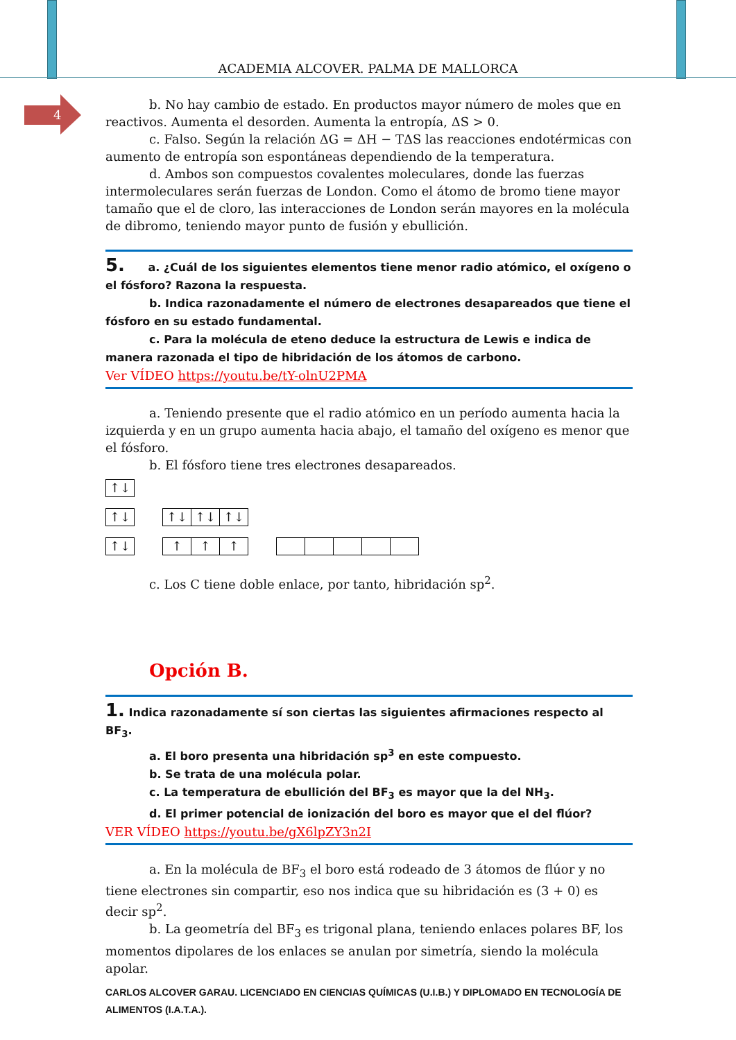ACADEMIA ALCOVER. PALMA DE MALLORCA
4
b. No hay cambio de estado. En productos mayor número de moles que en reactivos. Aumenta el desorden. Aumenta la entropía, ΔS > 0.
c. Falso. Según la relación ΔG = ΔH − TΔS las reacciones endotérmicas con aumento de entropía son espontáneas dependiendo de la temperatura.
d. Ambos son compuestos covalentes moleculares, donde las fuerzas intermoleculares serán fuerzas de London. Como el átomo de bromo tiene mayor tamaño que el de cloro, las interacciones de London serán mayores en la molécula de dibromo, teniendo mayor punto de fusión y ebullición.
5. a. ¿Cuál de los siguientes elementos tiene menor radio atómico, el oxígeno o el fósforo? Razona la respuesta.
b. Indica razonadamente el número de electrones desapareados que tiene el fósforo en su estado fundamental.
c. Para la molécula de eteno deduce la estructura de Lewis e indica de manera razonada el tipo de hibridación de los átomos de carbono.
Ver VÍDEO https://youtu.be/tY-olnU2PMA
a. Teniendo presente que el radio atómico en un período aumenta hacia la izquierda y en un grupo aumenta hacia abajo, el tamaño del oxígeno es menor que el fósforo.
b. El fósforo tiene tres electrones desapareados.
↑↓
↑↓ ↑↓ ↑↓ ↑↓
↑↓ ↑ ↑ ↑
c. Los C tiene doble enlace, por tanto, hibridación sp<sup>2</sup>.
Opción B.
1. Indica razonadamente sí son ciertas las siguientes afirmaciones respecto al BF<sub>3</sub>.
a. El boro presenta una hibridación sp<sup>3</sup> en este compuesto.
b. Se trata de una molécula polar.
c. La temperatura de ebullición del BF<sub>3</sub> es mayor que la del NH<sub>3</sub>.
d. El primer potencial de ionización del boro es mayor que el del flúor?
VER VÍDEO https://youtu.be/gX6lpZY3n2I
a. En la molécula de BF<sub>3</sub> el boro está rodeado de 3 átomos de flúor y no tiene electrones sin compartir, eso nos indica que su hibridación es (3 + 0) es decir sp<sup>2</sup>.
b. La geometría del BF<sub>3</sub> es trigonal plana, teniendo enlaces polares BF, los momentos dipolares de los enlaces se anulan por simetría, siendo la molécula apolar.
CARLOS ALCOVER GARAU. LICENCIADO EN CIENCIAS QUÍMICAS (U.I.B.) Y DIPLOMADO EN TECNOLOGÍA DE ALIMENTOS (I.A.T.A.).